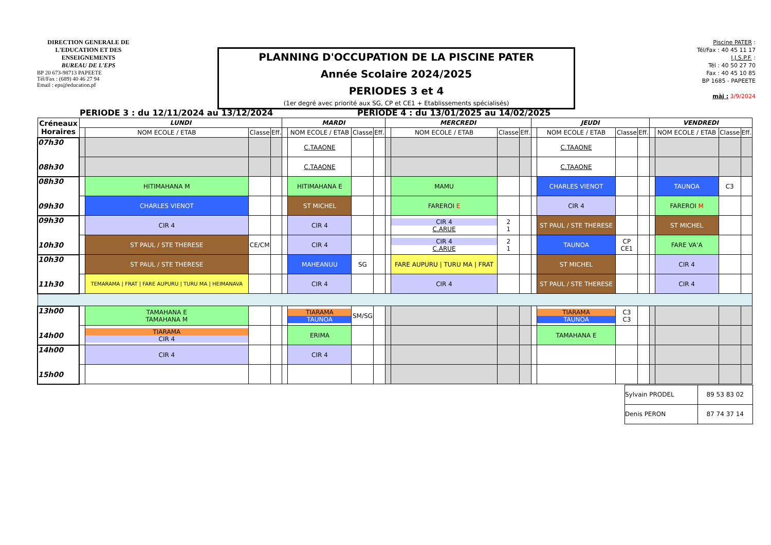DIRECTION GENERALE DE L'EDUCATION ET DES ENSEIGNEMENTS
BUREAU DE L'EPS
BP 20 673-98713 PAPEETE
Tél/Fax : (689) 40 46 27 94
Email : eps@education.pf
PLANNING D'OCCUPATION DE LA PISCINE PATER
Année Scolaire 2024/2025
PERIODES 3 et 4
(1er degré avec priorité aux SG, CP et CE1 + Etablissements spécialisés)
Piscine PATER :
Tél/Fax : 40 45 11 17
I.J.S.P.F. :
Tél : 40 50 27 70
Fax : 40 45 10 85
BP 1685 - PAPEETE
màj : 3/9/2024
PERIODE 3 : du 12/11/2024 au 13/12/2024 PERIODE 4 : du 13/01/2025 au 14/02/2025
| Créneaux Horaires | LUNDI | | | | MARDI | | | | MERCREDI | | | | JEUDI | | | | VENDREDI | | | |
| --- | --- | --- | --- | --- | --- | --- | --- | --- | --- | --- | --- | --- | --- | --- | --- | --- | --- | --- | --- | --- |
| | | NOM ECOLE / ETAB | Classe | Eff. | | NOM ECOLE / ETAB | Classe | Eff. | | NOM ECOLE / ETAB | Classe | Eff. | | NOM ECOLE / ETAB | Classe | Eff. | | NOM ECOLE / ETAB | Classe | Eff. |
| 07h30 08h30 | | | | | | C.TAAONE | | | | | | | | C.TAAONE | | | | | | |
| | | | | | | C.TAAONE | | | | | | | | C.TAAONE | | | | | | |
| 08h30 09h30 | | HITIMAHANA M | | | | HITIMAHANA E | | | | MAMU | | | | CHARLES VIENOT | | | | TAUNOA | C3 | |
| | | CHARLES VIENOT | | | | ST MICHEL | | | | FAREROI E | | | | CIR 4 | | | | FAREROI M | | |
| 09h30 10h30 | | CIR 4 | | | | CIR 4 | | | | CIR 4 C.ARUE | 2 1 | | | ST PAUL / STE THERESE | | | | ST MICHEL | | |
| | | ST PAUL / STE THERESE | CE/CM | | | CIR 4 | | | | CIR 4 C.ARUE | 2 1 | | | TAUNOA | CP CE1 | | | FARE VA'A | | |
| 10h30 11h30 | | ST PAUL / STE THERESE | | | | MAHEANUU | SG | | | FARE AUPURU / TURU MA / FRAT | | | | ST MICHEL | | | | CIR 4 | | |
| | | TEMARAMA / FRAT / FARE AUPURU / TURU MA / HEIMANAVA | | | | CIR 4 | | | | CIR 4 | | | | ST PAUL / STE THERESE | | | | CIR 4 | | |
| 13h00 14h00 | | TAMAHANA E TAMAHANA M | | | | TIARAMA TAUNOA | SM/SG | | | | | | | TIARAMA TAUNOA | C3 C3 | | | | | |
| | | TIARAMA CIR 4 | | | | ERIMA | | | | | | | | TAMAHANA E | | | | | | |
| 14h00 15h00 | | CIR 4 | | | | CIR 4 | | | | | | | | | | | | | | |
| Sylvain PRODEL | 89 53 83 02 |
| Denis PERON | 87 74 37 14 |